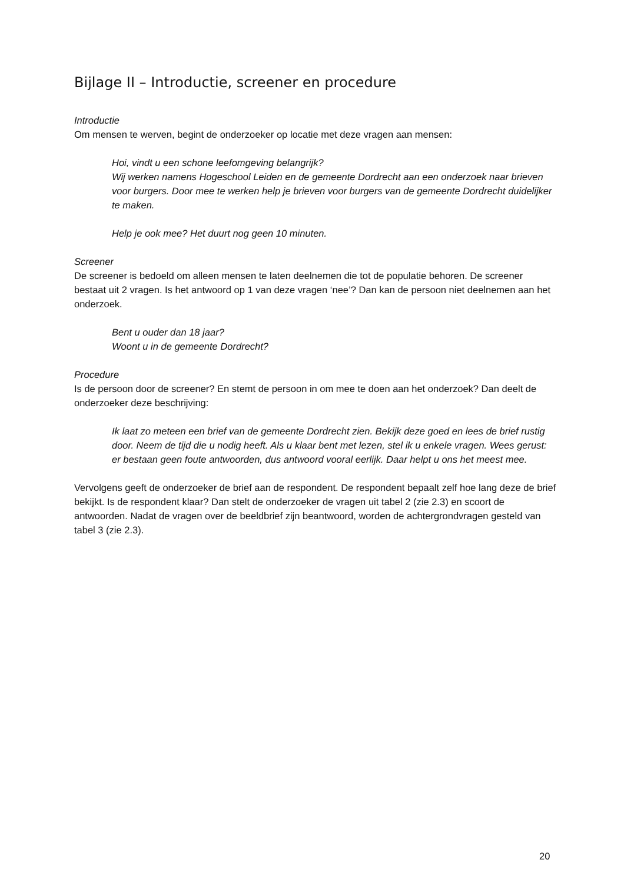Bijlage II – Introductie, screener en procedure
Introductie
Om mensen te werven, begint de onderzoeker op locatie met deze vragen aan mensen:
Hoi, vindt u een schone leefomgeving belangrijk?
Wij werken namens Hogeschool Leiden en de gemeente Dordrecht aan een onderzoek naar brieven voor burgers. Door mee te werken help je brieven voor burgers van de gemeente Dordrecht duidelijker te maken.
Help je ook mee? Het duurt nog geen 10 minuten.
Screener
De screener is bedoeld om alleen mensen te laten deelnemen die tot de populatie behoren. De screener bestaat uit 2 vragen. Is het antwoord op 1 van deze vragen ‘nee’? Dan kan de persoon niet deelnemen aan het onderzoek.
Bent u ouder dan 18 jaar?
Woont u in de gemeente Dordrecht?
Procedure
Is de persoon door de screener? En stemt de persoon in om mee te doen aan het onderzoek? Dan deelt de onderzoeker deze beschrijving:
Ik laat zo meteen een brief van de gemeente Dordrecht zien. Bekijk deze goed en lees de brief rustig door. Neem de tijd die u nodig heeft. Als u klaar bent met lezen, stel ik u enkele vragen. Wees gerust: er bestaan geen foute antwoorden, dus antwoord vooral eerlijk. Daar helpt u ons het meest mee.
Vervolgens geeft de onderzoeker de brief aan de respondent. De respondent bepaalt zelf hoe lang deze de brief bekijkt. Is de respondent klaar? Dan stelt de onderzoeker de vragen uit tabel 2 (zie 2.3) en scoort de antwoorden. Nadat de vragen over de beeldbrief zijn beantwoord, worden de achtergrondvragen gesteld van tabel 3 (zie 2.3).
20